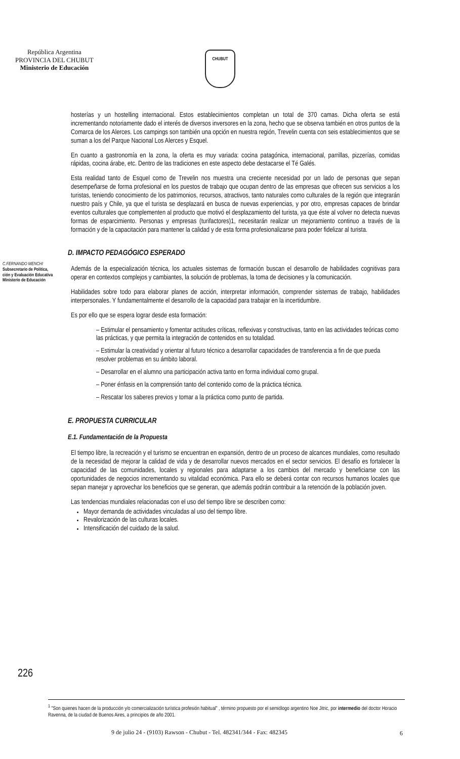República Argentina
PROVINCIA DEL CHUBUT
Ministerio de Educación
CHUBUT
C.FERNANDO MENCHI
Subsecretario de Política,
ción y Evaluación Educativa
Ministerio de Educación
hosterías y un hostelling internacional. Estos establecimientos completan un total de 370 camas. Dicha oferta se está incrementando notoriamente dado el interés de diversos inversores en la zona, hecho que se observa también en otros puntos de la Comarca de los Alerces. Los campings son también una opción en nuestra región, Trevelin cuenta con seis establecimientos que se suman a los del Parque Nacional Los Alerces y Esquel.
En cuanto a gastronomía en la zona, la oferta es muy variada: cocina patagónica, internacional, parrillas, pizzerías, comidas rápidas, cocina árabe, etc. Dentro de las tradiciones en este aspecto debe destacarse el Té Galés.
Esta realidad tanto de Esquel como de Trevelin nos muestra una creciente necesidad por un lado de personas que sepan desempeñarse de forma profesional en los puestos de trabajo que ocupan dentro de las empresas que ofrecen sus servicios a los turistas, teniendo conocimiento de los patrimonios, recursos, atractivos, tanto naturales como culturales de la región que integrarán nuestro país y Chile, ya que el turista se desplazará en busca de nuevas experiencias, y por otro, empresas capaces de brindar eventos culturales que complementen al producto que motivó el desplazamiento del turista, ya que éste al volver no detecta nuevas formas de esparcimiento. Personas y empresas (turifactores)1, necesitarán realizar un mejoramiento continuo a través de la formación y de la capacitación para mantener la calidad y de esta forma profesionalizarse para poder fidelizar al turista.
D. IMPACTO PEDAGÓGICO ESPERADO
Además de la especialización técnica, los actuales sistemas de formación buscan el desarrollo de habilidades cognitivas para operar en contextos complejos y cambiantes, la solución de problemas, la toma de decisiones y la comunicación.
Habilidades sobre todo para elaborar planes de acción, interpretar información, comprender sistemas de trabajo, habilidades interpersonales. Y fundamentalmente el desarrollo de la capacidad para trabajar en la incertidumbre.
Es por ello que se espera lograr desde esta formación:
– Estimular el pensamiento y fomentar actitudes críticas, reflexivas y constructivas, tanto en las actividades teóricas como las prácticas, y que permita la integración de contenidos en su totalidad.
– Estimular la creatividad y orientar al futuro técnico a desarrollar capacidades de transferencia a fin de que pueda resolver problemas en su ámbito laboral.
– Desarrollar en el alumno una participación activa tanto en forma individual como grupal.
– Poner énfasis en la comprensión tanto del contenido como de la práctica técnica.
– Rescatar los saberes previos y tomar a la práctica como punto de partida.
E. PROPUESTA CURRICULAR
E.1. Fundamentación de la Propuesta
El tiempo libre, la recreación y el turismo se encuentran en expansión, dentro de un proceso de alcances mundiales, como resultado de la necesidad de mejorar la calidad de vida y de desarrollar nuevos mercados en el sector servicios. El desafío es fortalecer la capacidad de las comunidades, locales y regionales para adaptarse a los cambios del mercado y beneficiarse con las oportunidades de negocios incrementando su vitalidad económica. Para ello se deberá contar con recursos humanos locales que sepan manejar y aprovechar los beneficios que se generan, que además podrán contribuir a la retención de la población joven.
Las tendencias mundiales relacionadas con el uso del tiempo libre se describen como:
Mayor demanda de actividades vinculadas al uso del tiempo libre.
Revalorización de las culturas locales.
Intensificación del cuidado de la salud.
226
<sup>1</sup> "Son quienes hacen de la producción y/o comercialización turística profesión habitual" , término propuesto por el semiólogo argentino Noe Jitric, por intermedio del doctor Horacio Ravenna, de la ciudad de Buenos Aires, a principios de año 2001.
9 de julio 24 - (9103) Rawson - Chubut - Tel. 482341/344 - Fax: 482345
6